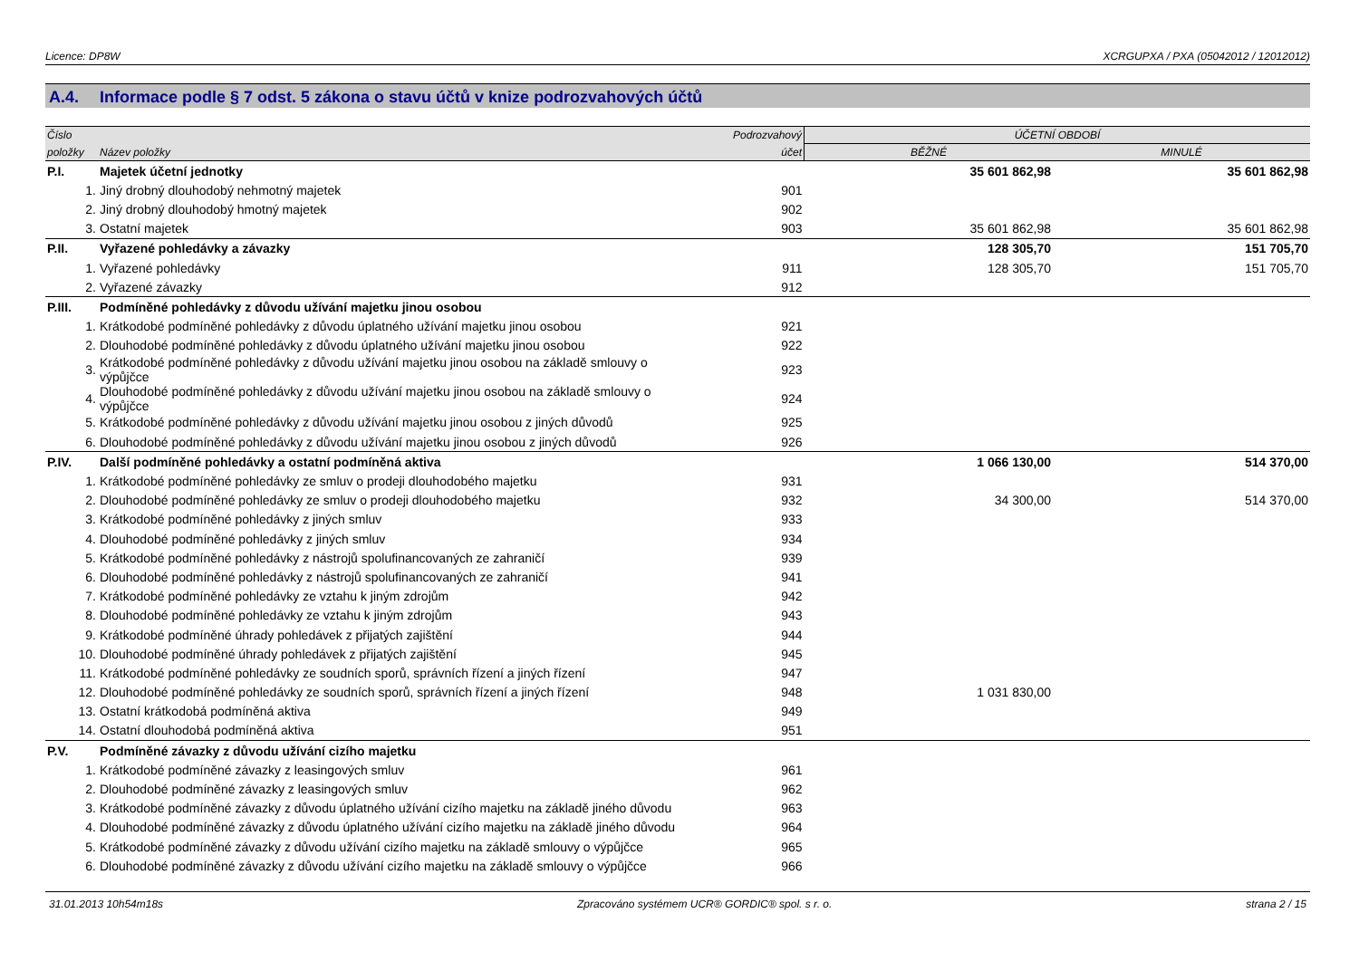Licence: DP8W XCRGUPXA / PXA (05042012 / 12012012)
A.4. Informace podle § 7 odst. 5 zákona o stavu účtů v knize podrozvahových účtů
| Číslo | | Podrozvahový | ÚČETNÍ OBDOBÍ | |
| --- | --- | --- | --- | --- |
| položky | Název položky | účet | BĚŽNÉ | MINULÉ |
| P.I. | Majetek účetní jednotky | | 35 601 862,98 | 35 601 862,98 |
| 1. | Jiný drobný dlouhodobý nehmotný majetek | 901 | | |
| 2. | Jiný drobný dlouhodobý hmotný majetek | 902 | | |
| 3. | Ostatní majetek | 903 | 35 601 862,98 | 35 601 862,98 |
| P.II. | Vyřazené pohledávky a závazky | | 128 305,70 | 151 705,70 |
| 1. | Vyřazené pohledávky | 911 | 128 305,70 | 151 705,70 |
| 2. | Vyřazené závazky | 912 | | |
| P.III. | Podmíněné pohledávky z důvodu užívání majetku jinou osobou | | | |
| 1. | Krátkodobé podmíněné pohledávky z důvodu úplatného užívání majetku jinou osobou | 921 | | |
| 2. | Dlouhodobé podmíněné pohledávky z důvodu úplatného užívání majetku jinou osobou | 922 | | |
| 3. | Krátkodobé podmíněné pohledávky z důvodu užívání majetku jinou osobou na základě smlouvy o výpůjčce | 923 | | |
| 4. | Dlouhodobé podmíněné pohledávky z důvodu užívání majetku jinou osobou na základě smlouvy o výpůjčce | 924 | | |
| 5. | Krátkodobé podmíněné pohledávky z důvodu užívání majetku jinou osobou z jiných důvodů | 925 | | |
| 6. | Dlouhodobé podmíněné pohledávky z důvodu užívání majetku jinou osobou z jiných důvodů | 926 | | |
| P.IV. | Další podmíněné pohledávky a ostatní podmíněná aktiva | | 1 066 130,00 | 514 370,00 |
| 1. | Krátkodobé podmíněné pohledávky ze smluv o prodeji dlouhodobého majetku | 931 | | |
| 2. | Dlouhodobé podmíněné pohledávky ze smluv o prodeji dlouhodobého majetku | 932 | 34 300,00 | 514 370,00 |
| 3. | Krátkodobé podmíněné pohledávky z jiných smluv | 933 | | |
| 4. | Dlouhodobé podmíněné pohledávky z jiných smluv | 934 | | |
| 5. | Krátkodobé podmíněné pohledávky z nástrojů spolufinancovaných ze zahraničí | 939 | | |
| 6. | Dlouhodobé podmíněné pohledávky z nástrojů spolufinancovaných ze zahraničí | 941 | | |
| 7. | Krátkodobé podmíněné pohledávky ze vztahu k jiným zdrojům | 942 | | |
| 8. | Dlouhodobé podmíněné pohledávky ze vztahu k jiným zdrojům | 943 | | |
| 9. | Krátkodobé podmíněné úhrady pohledávek z přijatých zajištění | 944 | | |
| 10. | Dlouhodobé podmíněné úhrady pohledávek z přijatých zajištění | 945 | | |
| 11. | Krátkodobé podmíněné pohledávky ze soudních sporů, správních řízení a jiných řízení | 947 | | |
| 12. | Dlouhodobé podmíněné pohledávky ze soudních sporů, správních řízení a jiných řízení | 948 | 1 031 830,00 | |
| 13. | Ostatní krátkodobá podmíněná aktiva | 949 | | |
| 14. | Ostatní dlouhodobá podmíněná aktiva | 951 | | |
| P.V. | Podmíněné závazky z důvodu užívání cizího majetku | | | |
| 1. | Krátkodobé podmíněné závazky z leasingových smluv | 961 | | |
| 2. | Dlouhodobé podmíněné závazky z leasingových smluv | 962 | | |
| 3. | Krátkodobé podmíněné závazky z důvodu úplatného užívání cizího majetku na základě jiného důvodu | 963 | | |
| 4. | Dlouhodobé podmíněné závazky z důvodu úplatného užívání cizího majetku na základě jiného důvodu | 964 | | |
| 5. | Krátkodobé podmíněné závazky z důvodu užívání cizího majetku na základě smlouvy o výpůjčce | 965 | | |
| 6. | Dlouhodobé podmíněné závazky z důvodu užívání cizího majetku na základě smlouvy o výpůjčce | 966 | | |
31.01.2013 10h54m18s Zpracováno systémem UCR® GORDIC® spol. s r. o. strana 2 / 15